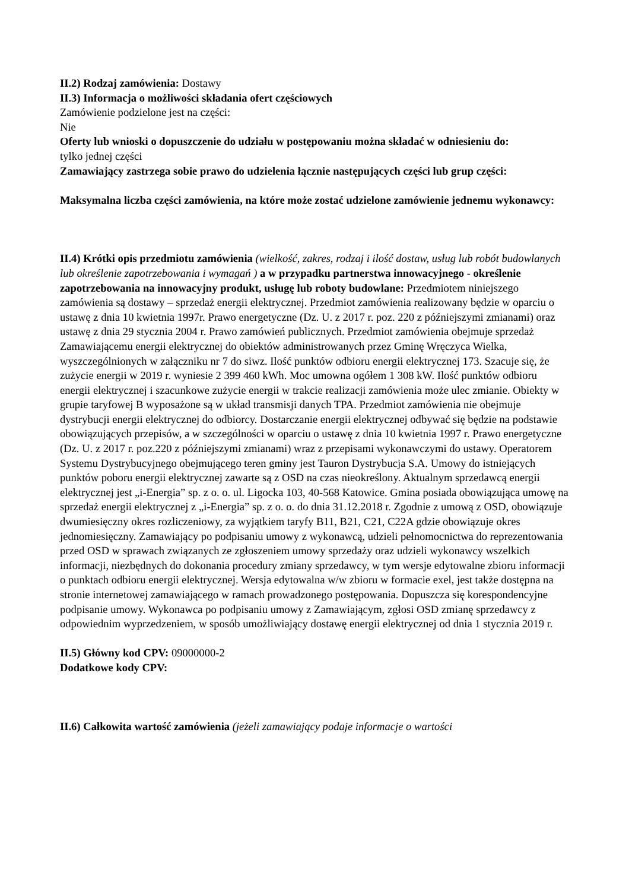II.2) Rodzaj zamówienia: Dostawy
II.3) Informacja o możliwości składania ofert częściowych
Zamówienie podzielone jest na części:
Nie
Oferty lub wnioski o dopuszczenie do udziału w postępowaniu można składać w odniesieniu do:
tylko jednej części
Zamawiający zastrzega sobie prawo do udzielenia łącznie następujących części lub grup części:
Maksymalna liczba części zamówienia, na które może zostać udzielone zamówienie jednemu wykonawcy:
II.4) Krótki opis przedmiotu zamówienia (wielkość, zakres, rodzaj i ilość dostaw, usług lub robót budowlanych lub określenie zapotrzebowania i wymagań ) a w przypadku partnerstwa innowacyjnego - określenie zapotrzebowania na innowacyjny produkt, usługę lub roboty budowlane: Przedmiotem niniejszego zamówienia są dostawy – sprzedaż energii elektrycznej. Przedmiot zamówienia realizowany będzie w oparciu o ustawę z dnia 10 kwietnia 1997r. Prawo energetyczne (Dz. U. z 2017 r. poz. 220 z późniejszymi zmianami) oraz ustawę z dnia 29 stycznia 2004 r. Prawo zamówień publicznych. Przedmiot zamówienia obejmuje sprzedaż Zamawiającemu energii elektrycznej do obiektów administrowanych przez Gminę Wręczyca Wielka, wyszczególnionych w załączniku nr 7 do siwz. Ilość punktów odbioru energii elektrycznej 173. Szacuje się, że zużycie energii w 2019 r. wyniesie 2 399 460 kWh. Moc umowna ogółem 1 308 kW. Ilość punktów odbioru energii elektrycznej i szacunkowe zużycie energii w trakcie realizacji zamówienia może ulec zmianie. Obiekty w grupie taryfowej B wyposażone są w układ transmisji danych TPA. Przedmiot zamówienia nie obejmuje dystrybucji energii elektrycznej do odbiorcy. Dostarczanie energii elektrycznej odbywać się będzie na podstawie obowiązujących przepisów, a w szczególności w oparciu o ustawę z dnia 10 kwietnia 1997 r. Prawo energetyczne (Dz. U. z 2017 r. poz.220 z późniejszymi zmianami) wraz z przepisami wykonawczymi do ustawy. Operatorem Systemu Dystrybucyjnego obejmującego teren gminy jest Tauron Dystrybucja S.A. Umowy do istniejących punktów poboru energii elektrycznej zawarte są z OSD na czas nieokreślony. Aktualnym sprzedawcą energii elektrycznej jest „i-Energia” sp. z o. o. ul. Ligocka 103, 40-568 Katowice. Gmina posiada obowiązująca umowę na sprzedaż energii elektrycznej z „i-Energia” sp. z o. o. do dnia 31.12.2018 r. Zgodnie z umową z OSD, obowiązuje dwumiesięczny okres rozliczeniowy, za wyjątkiem taryfy B11, B21, C21, C22A gdzie obowiązuje okres jednomiesięczny. Zamawiający po podpisaniu umowy z wykonawcą, udzieli pełnomocnictwa do reprezentowania przed OSD w sprawach związanych ze zgłoszeniem umowy sprzedaży oraz udzieli wykonawcy wszelkich informacji, niezbędnych do dokonania procedury zmiany sprzedawcy, w tym wersje edytowalne zbioru informacji o punktach odbioru energii elektrycznej. Wersja edytowalna w/w zbioru w formacie exel, jest także dostępna na stronie internetowej zamawiającego w ramach prowadzonego postępowania. Dopuszcza się korespondencyjne podpisanie umowy. Wykonawca po podpisaniu umowy z Zamawiającym, zgłosi OSD zmianę sprzedawcy z odpowiednim wyprzedzeniem, w sposób umożliwiający dostawę energii elektrycznej od dnia 1 stycznia 2019 r.
II.5) Główny kod CPV: 09000000-2
Dodatkowe kody CPV:
II.6) Całkowita wartość zamówienia (jeżeli zamawiający podaje informacje o wartości